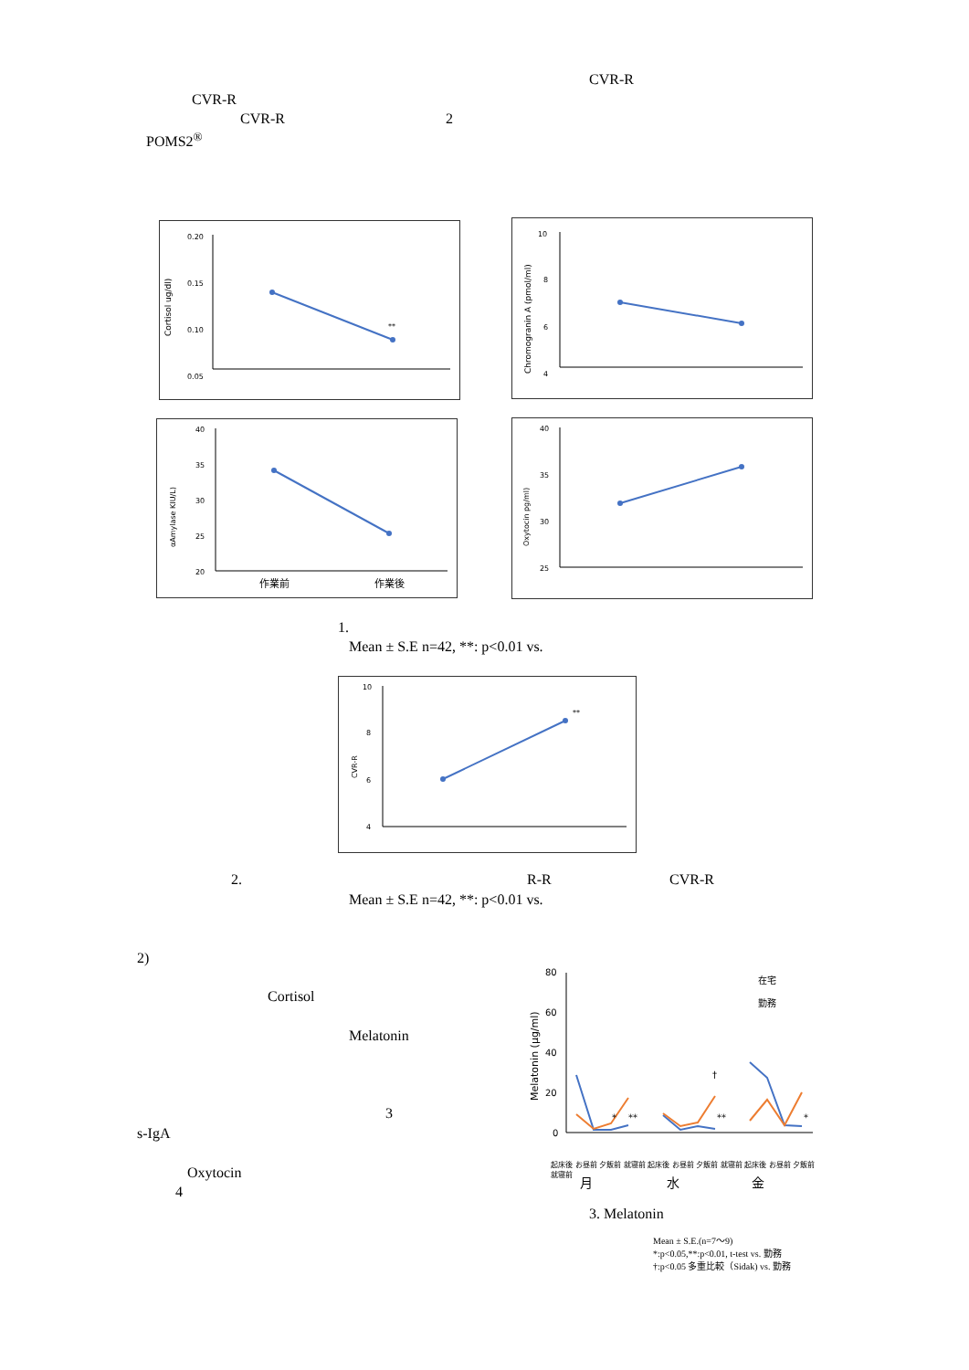CVR-R
CVR-R
CVR-R 2
POMS2<sup>®</sup>
Cortisol ug/dl)
0.20
0.15
0.10
0.05
**
Chromogranin A (pmol/ml)
10
8
6
4
αAmylase KIU/L)
40
35
30
25
20
作業前
作業後
Oxytocin pg/ml)
40
35
30
25
1.
Mean ± S.E n=42, **: p<0.01 vs.
CVR-R
10
8
6
4
**
2. R-R CVR-R
Mean ± S.E n=42, **: p<0.01 vs.
2)
Cortisol
Melatonin
3
s-IgA
Oxytocin
4
Melatonin (μg/ml)
80
60
40
20
0
在宅
勤務
*
**
**
†
*
月
水
金
起床後 お昼前 夕飯前 就寝前 起床後 お昼前 夕飯前 就寝前 起床後 お昼前 夕飯前 就寝前
3. Melatonin
Mean ± S.E.(n=7～9)
*:p<0.05,**:p<0.01, t-test vs. 勤務
†:p<0.05 多重比較（Sidak) vs. 勤務